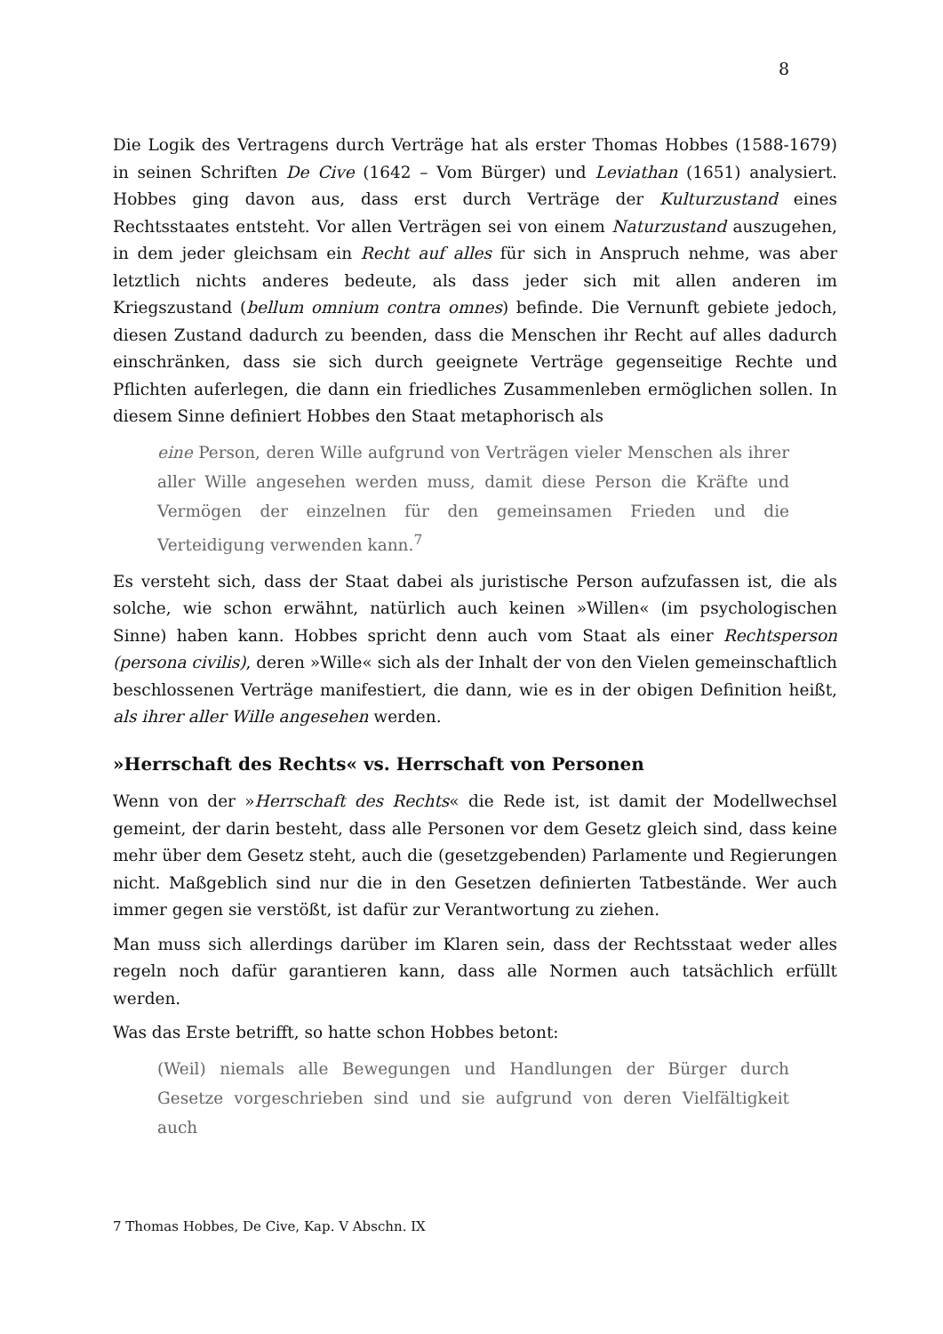8
Die Logik des Vertragens durch Verträge hat als erster Thomas Hobbes (1588-1679) in seinen Schriften De Cive (1642 – Vom Bürger) und Leviathan (1651) analysiert. Hobbes ging davon aus, dass erst durch Verträge der Kulturzustand eines Rechtsstaates entsteht. Vor allen Verträgen sei von einem Naturzustand auszugehen, in dem jeder gleichsam ein Recht auf alles für sich in Anspruch nehme, was aber letztlich nichts anderes bedeute, als dass jeder sich mit allen anderen im Kriegszustand (bellum omnium contra omnes) befinde. Die Vernunft gebiete jedoch, diesen Zustand dadurch zu beenden, dass die Menschen ihr Recht auf alles dadurch einschränken, dass sie sich durch geeignete Verträge gegenseitige Rechte und Pflichten auferlegen, die dann ein friedliches Zusammenleben ermöglichen sollen. In diesem Sinne definiert Hobbes den Staat metaphorisch als
eine Person, deren Wille aufgrund von Verträgen vieler Menschen als ihrer aller Wille angesehen werden muss, damit diese Person die Kräfte und Vermögen der einzelnen für den gemeinsamen Frieden und die Verteidigung verwenden kann.<sup>7</sup>
Es versteht sich, dass der Staat dabei als juristische Person aufzufassen ist, die als solche, wie schon erwähnt, natürlich auch keinen »Willen« (im psychologischen Sinne) haben kann. Hobbes spricht denn auch vom Staat als einer Rechtsperson (persona civilis), deren »Wille« sich als der Inhalt der von den Vielen gemeinschaftlich beschlossenen Verträge manifestiert, die dann, wie es in der obigen Definition heißt, als ihrer aller Wille angesehen werden.
»Herrschaft des Rechts« vs. Herrschaft von Personen
Wenn von der »Herrschaft des Rechts« die Rede ist, ist damit der Modellwechsel gemeint, der darin besteht, dass alle Personen vor dem Gesetz gleich sind, dass keine mehr über dem Gesetz steht, auch die (gesetzgebenden) Parlamente und Regierungen nicht. Maßgeblich sind nur die in den Gesetzen definierten Tatbestände. Wer auch immer gegen sie verstößt, ist dafür zur Verantwortung zu ziehen.
Man muss sich allerdings darüber im Klaren sein, dass der Rechtsstaat weder alles regeln noch dafür garantieren kann, dass alle Normen auch tatsächlich erfüllt werden.
Was das Erste betrifft, so hatte schon Hobbes betont:
(Weil) niemals alle Bewegungen und Handlungen der Bürger durch Gesetze vorgeschrieben sind und sie aufgrund von deren Vielfältigkeit auch
7 Thomas Hobbes, De Cive, Kap. V Abschn. IX